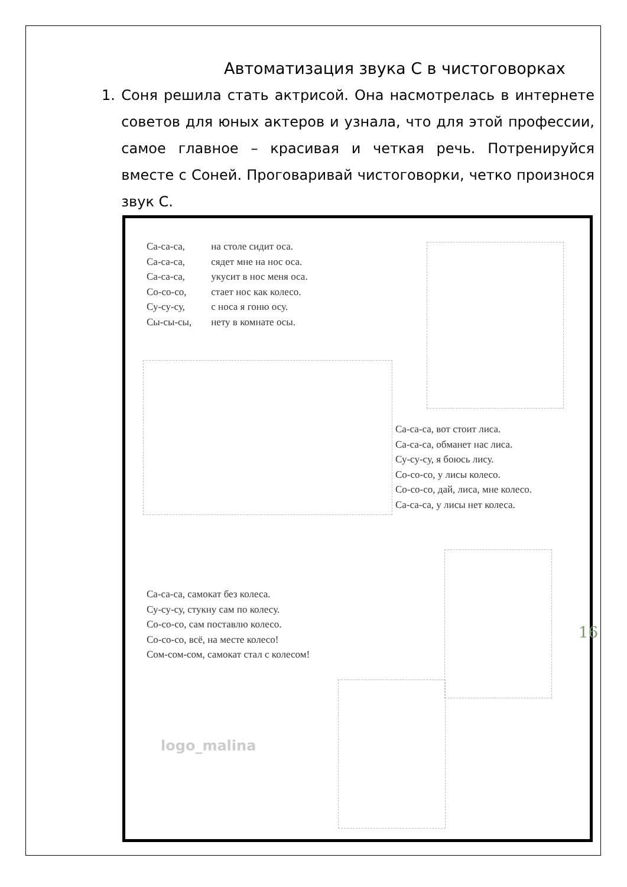Автоматизация звука С в чистоговорках
1. Соня решила стать актрисой. Она насмотрелась в интернете советов для юных актеров и узнала, что для этой профессии, самое главное – красивая и четкая речь. Потренируйся вместе с Соней. Проговаривай чистоговорки, четко произнося звук С.
Са-са-са, на столе сидит оса.
Са-са-са, сядет мне на нос оса.
Са-са-са, укусит в нос меня оса.
Со-со-со, стает нос как колесо.
Су-су-су, с носа я гоню осу.
Сы-сы-сы, нету в комнате осы.
Са-са-са, вот стоит лиса.
Са-са-са, обманет нас лиса.
Су-су-су, я боюсь лису.
Со-со-со, у лисы колесо.
Со-со-со, дай, лиса, мне колесо.
Са-са-са, у лисы нет колеса.
Са-са-са, самокат без колеса.
Су-су-су, стукну сам по колесу.
Со-со-со, сам поставлю колесо.
Со-со-со, всё, на месте колесо!
Сом-сом-сом, самокат стал с колесом!
logo_malina
16